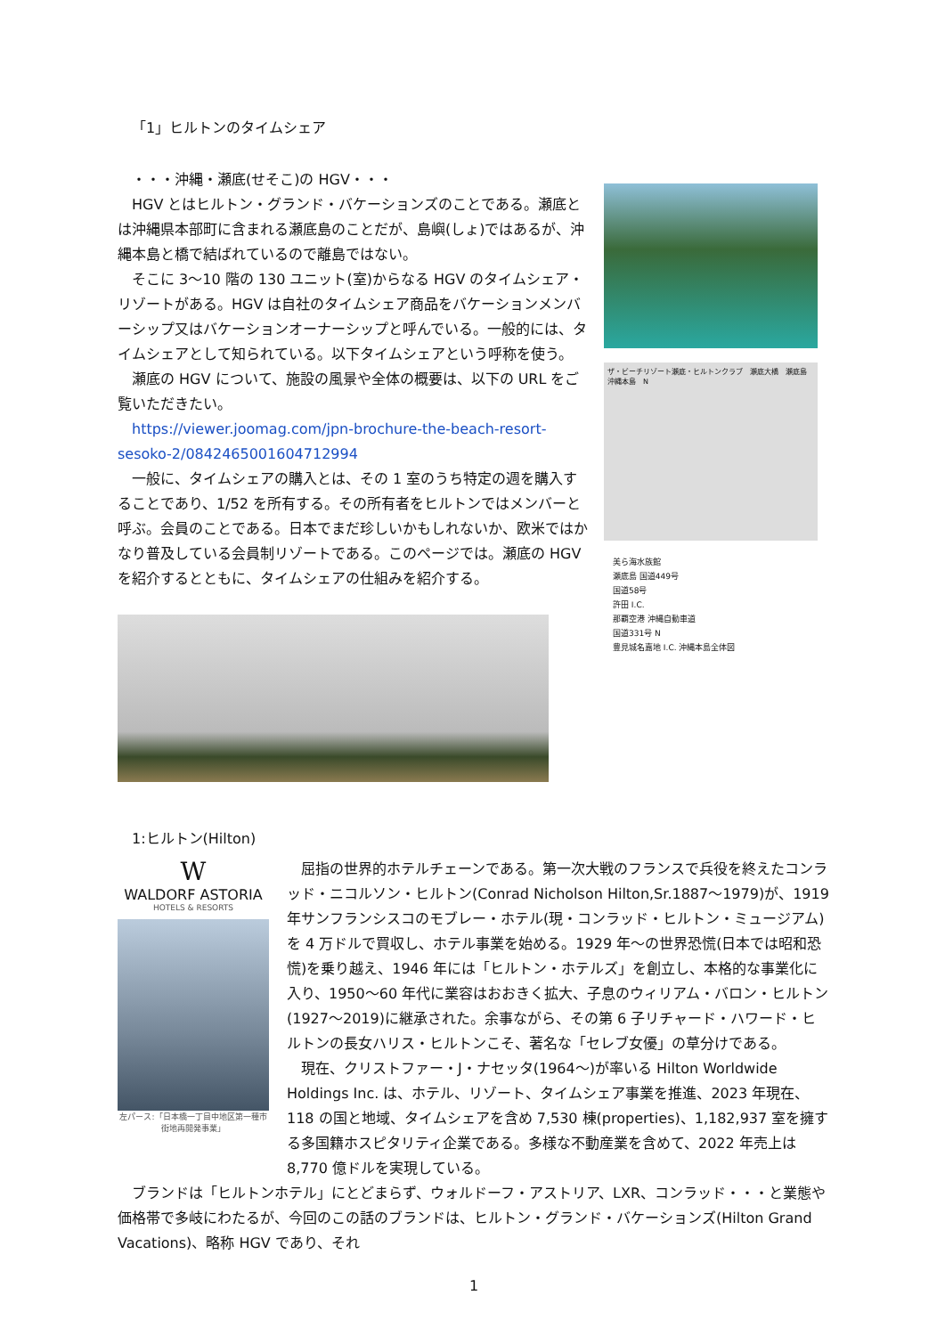「1」ヒルトンのタイムシェア
　・・・沖縄・瀬底(せそこ)の HGV・・・
　HGV とはヒルトン・グランド・バケーションズのことである。瀬底とは沖縄県本部町に含まれる瀬底島のことだが、島嶼(しょ)ではあるが、沖縄本島と橋で結ばれているので離島ではない。
　そこに 3〜10 階の 130 ユニット(室)からなる HGV のタイムシェア・リゾートがある。HGV は自社のタイムシェア商品をバケーションメンバーシップ又はバケーションオーナーシップと呼んでいる。一般的には、タイムシェアとして知られている。以下タイムシェアという呼称を使う。
　瀬底の HGV について、施設の風景や全体の概要は、以下の URL をご覧いただきたい。
　https://viewer.joomag.com/jpn-brochure-the-beach-resort-sesoko-2/0842465001604712994
　一般に、タイムシェアの購入とは、その 1 室のうち特定の週を購入することであり、1/52 を所有する。その所有者をヒルトンではメンバーと呼ぶ。会員のことである。日本でまだ珍しいかもしれないか、欧米ではかなり普及している会員制リゾートである。このページでは。瀬底の HGV を紹介するとともに、タイムシェアの仕組みを紹介する。
ザ・ビーチリゾート瀬底・ヒルトンクラブ　瀬底大橋　瀬底島　沖縄本島　N
美ら海水族館
瀬底島 国道449号
国道58号
許田 I.C.
那覇空港 沖縄自動車道
国道331号 N
豊見城名嘉地 I.C. 沖縄本島全体図
1:ヒルトン(Hilton)
W
WALDORF ASTORIA
HOTELS & RESORTS
左パース:「日本橋一丁目中地区第一種市街地再開発事業」
　屈指の世界的ホテルチェーンである。第一次大戦のフランスで兵役を終えたコンラッド・ニコルソン・ヒルトン(Conrad Nicholson Hilton,Sr.1887〜1979)が、1919 年サンフランシスコのモブレー・ホテル(現・コンラッド・ヒルトン・ミュージアム)を 4 万ドルで買収し、ホテル事業を始める。1929 年〜の世界恐慌(日本では昭和恐慌)を乗り越え、1946 年には「ヒルトン・ホテルズ」を創立し、本格的な事業化に入り、1950〜60 年代に業容はおおきく拡大、子息のウィリアム・バロン・ヒルトン(1927〜2019)に継承された。余事ながら、その第 6 子リチャード・ハワード・ヒルトンの長女ハリス・ヒルトンこそ、著名な「セレブ女優」の草分けである。
　現在、クリストファー・J・ナセッタ(1964〜)が率いる Hilton Worldwide Holdings Inc. は、ホテル、リゾート、タイムシェア事業を推進、2023 年現在、118 の国と地域、タイムシェアを含め 7,530 棟(properties)、1,182,937 室を擁する多国籍ホスピタリティ企業である。多様な不動産業を含めて、2022 年売上は 8,770 億ドルを実現している。
　ブランドは「ヒルトンホテル」にとどまらず、ウォルドーフ・アストリア、LXR、コンラッド・・・と業態や価格帯で多岐にわたるが、今回のこの話のブランドは、ヒルトン・グランド・バケーションズ(Hilton Grand Vacations)、略称 HGV であり、それ
1